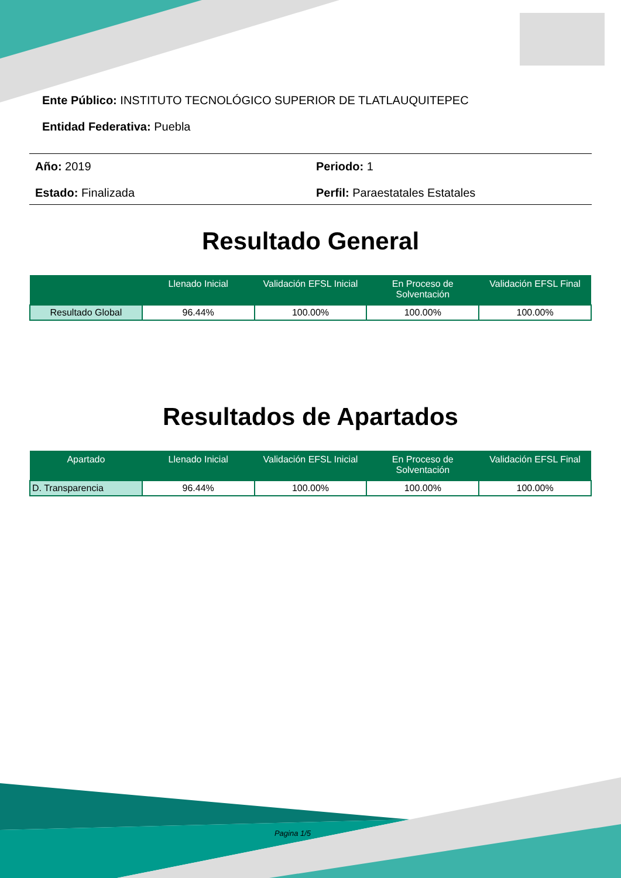Ente Público: INSTITUTO TECNOLÓGICO SUPERIOR DE TLATLAUQUITEPEC
Entidad Federativa: Puebla
Año: 2019
Periodo: 1
Estado: Finalizada
Perfil: Paraestatales Estatales
Resultado General
| | Llenado Inicial | Validación EFSL Inicial | En Proceso de Solventación | Validación EFSL Final |
| --- | --- | --- | --- | --- |
| Resultado Global | 96.44% | 100.00% | 100.00% | 100.00% |
Resultados de Apartados
| Apartado | Llenado Inicial | Validación EFSL Inicial | En Proceso de Solventación | Validación EFSL Final |
| --- | --- | --- | --- | --- |
| D. Transparencia | 96.44% | 100.00% | 100.00% | 100.00% |
Pagina 1/5